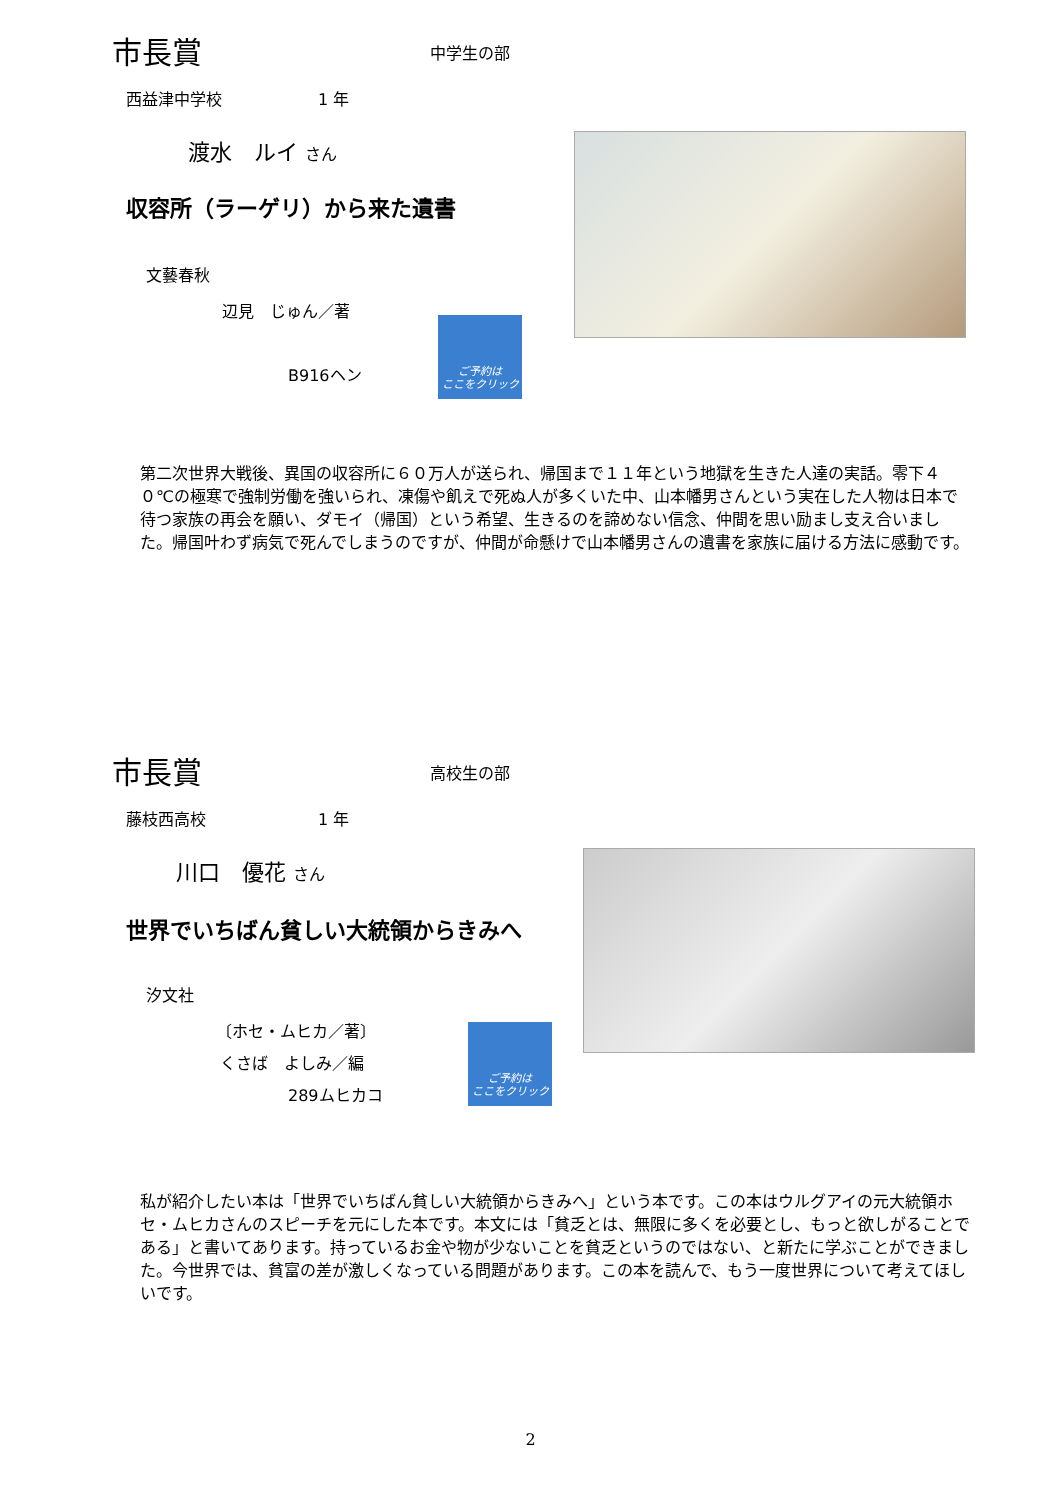市長賞 中学生の部
西益津中学校　　　　　　1 年
渡水　ルイ さん
収容所（ラーゲリ）から来た遺書
文藝春秋
辺見　じゅん／著
B916ヘン
ご予約は
ここをクリック
第二次世界大戦後、異国の収容所に６０万人が送られ、帰国まで１１年という地獄を生きた人達の実話。零下４０℃の極寒で強制労働を強いられ、凍傷や飢えで死ぬ人が多くいた中、山本幡男さんという実在した人物は日本で待つ家族の再会を願い、ダモイ（帰国）という希望、生きるのを諦めない信念、仲間を思い励まし支え合いました。帰国叶わず病気で死んでしまうのですが、仲間が命懸けで山本幡男さんの遺書を家族に届ける方法に感動です。
市長賞 高校生の部
藤枝西高校　　　　　　　1 年
川口　優花 さん
世界でいちばん貧しい大統領からきみへ
汐文社
〔ホセ・ムヒカ／著〕
くさば　よしみ／編
289ムヒカコ
ご予約は
ここをクリック
私が紹介したい本は「世界でいちばん貧しい大統領からきみへ」という本です。この本はウルグアイの元大統領ホセ・ムヒカさんのスピーチを元にした本です。本文には「貧乏とは、無限に多くを必要とし、もっと欲しがることである」と書いてあります。持っているお金や物が少ないことを貧乏というのではない、と新たに学ぶことができました。今世界では、貧富の差が激しくなっている問題があります。この本を読んで、もう一度世界について考えてほしいです。
2